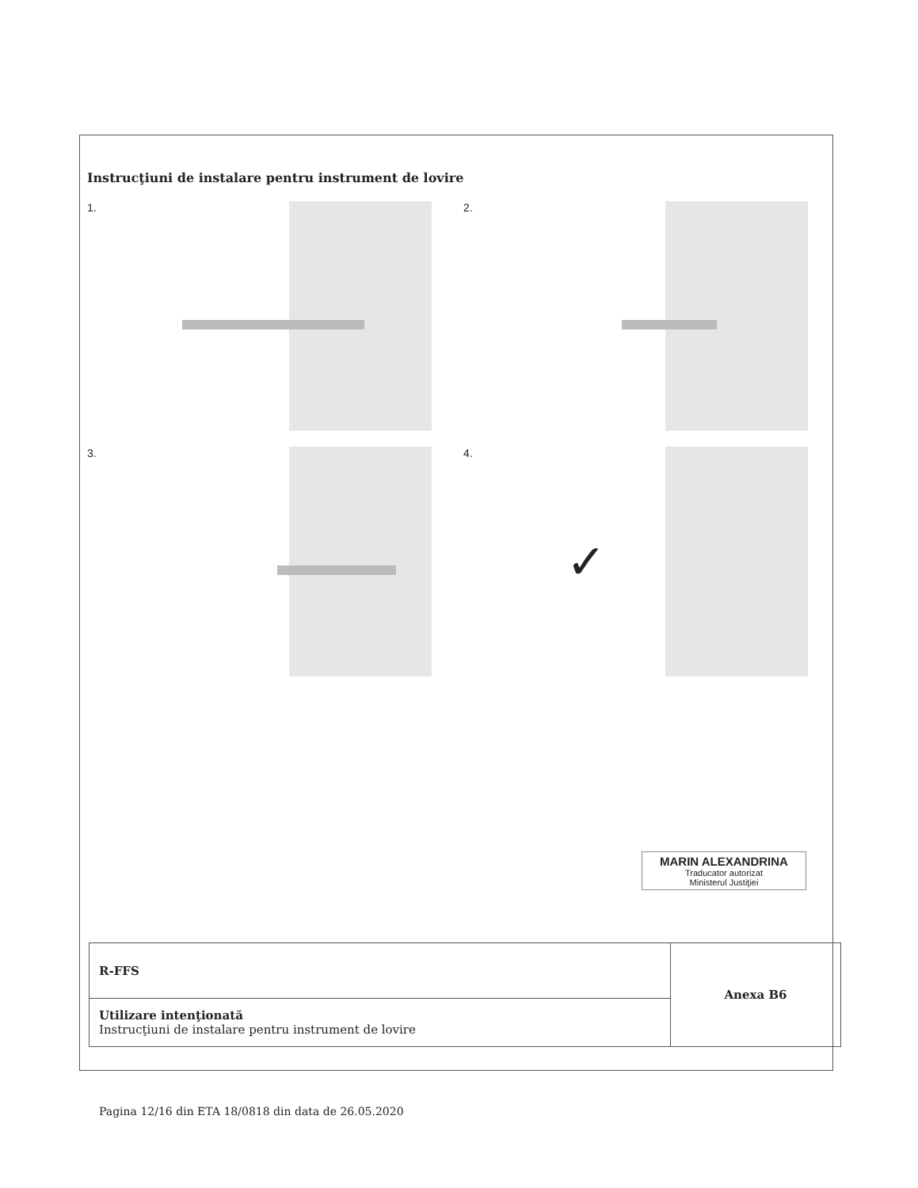Instrucţiuni de instalare pentru instrument de lovire
1.
2.
3.
4.
✓
MARIN ALEXANDRINA
Traducator autorizat
Ministerul Justiţiei
| R-FFS | Anexa B6 |
| Utilizare intenţionată Instrucţiuni de instalare pentru instrument de lovire | |
Pagina 12/16 din ETA 18/0818 din data de 26.05.2020